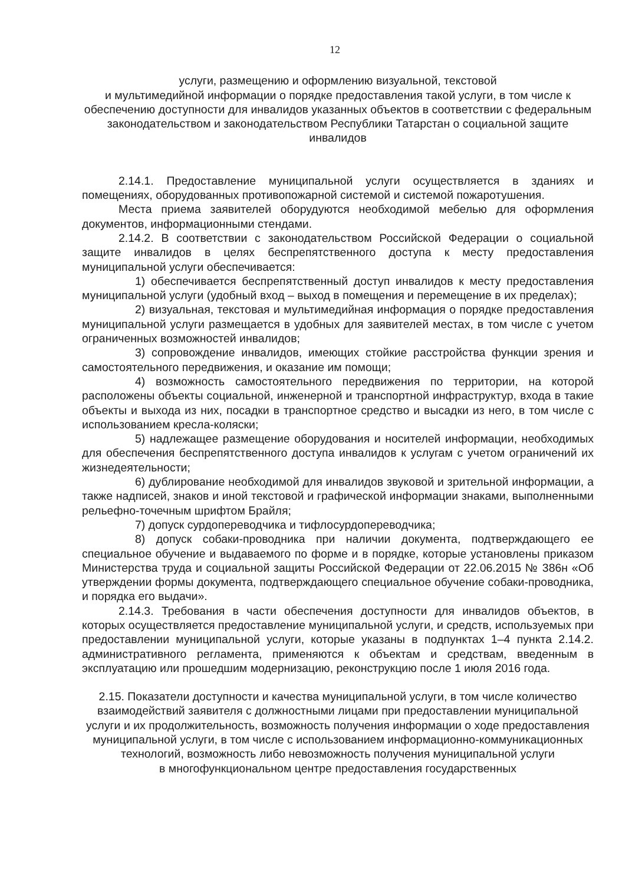12
услуги, размещению и оформлению визуальной, текстовой
и мультимедийной информации о порядке предоставления такой услуги, в том числе к обеспечению доступности для инвалидов указанных объектов в соответствии с федеральным законодательством и законодательством Республики Татарстан о социальной защите инвалидов
2.14.1. Предоставление муниципальной услуги осуществляется в зданиях и помещениях, оборудованных противопожарной системой и системой пожаротушения.
Места приема заявителей оборудуются необходимой мебелью для оформления документов, информационными стендами.
2.14.2. В соответствии с законодательством Российской Федерации о социальной защите инвалидов в целях беспрепятственного доступа к месту предоставления муниципальной услуги обеспечивается:
1) обеспечивается беспрепятственный доступ инвалидов к месту предоставления муниципальной услуги (удобный вход – выход в помещения и перемещение в их пределах);
2) визуальная, текстовая и мультимедийная информация о порядке предоставления муниципальной услуги размещается в удобных для заявителей местах, в том числе с учетом ограниченных возможностей инвалидов;
3) сопровождение инвалидов, имеющих стойкие расстройства функции зрения и самостоятельного передвижения, и оказание им помощи;
4) возможность самостоятельного передвижения по территории, на которой расположены объекты социальной, инженерной и транспортной инфраструктур, входа в такие объекты и выхода из них, посадки в транспортное средство и высадки из него, в том числе с использованием кресла-коляски;
5) надлежащее размещение оборудования и носителей информации, необходимых для обеспечения беспрепятственного доступа инвалидов к услугам с учетом ограничений их жизнедеятельности;
6) дублирование необходимой для инвалидов звуковой и зрительной информации, а также надписей, знаков и иной текстовой и графической информации знаками, выполненными рельефно-точечным шрифтом Брайля;
7) допуск сурдопереводчика и тифлосурдопереводчика;
8) допуск собаки-проводника при наличии документа, подтверждающего ее специальное обучение и выдаваемого по форме и в порядке, которые установлены приказом Министерства труда и социальной защиты Российской Федерации от 22.06.2015 № 386н «Об утверждении формы документа, подтверждающего специальное обучение собаки-проводника, и порядка его выдачи».
2.14.3. Требования в части обеспечения доступности для инвалидов объектов, в которых осуществляется предоставление муниципальной услуги, и средств, используемых при предоставлении муниципальной услуги, которые указаны в подпунктах 1–4 пункта 2.14.2. административного регламента, применяются к объектам и средствам, введенным в эксплуатацию или прошедшим модернизацию, реконструкцию после 1 июля 2016 года.
2.15. Показатели доступности и качества муниципальной услуги, в том числе количество взаимодействий заявителя с должностными лицами при предоставлении муниципальной услуги и их продолжительность, возможность получения информации о ходе предоставления муниципальной услуги, в том числе с использованием информационно-коммуникационных технологий, возможность либо невозможность получения муниципальной услуги
в многофункциональном центре предоставления государственных